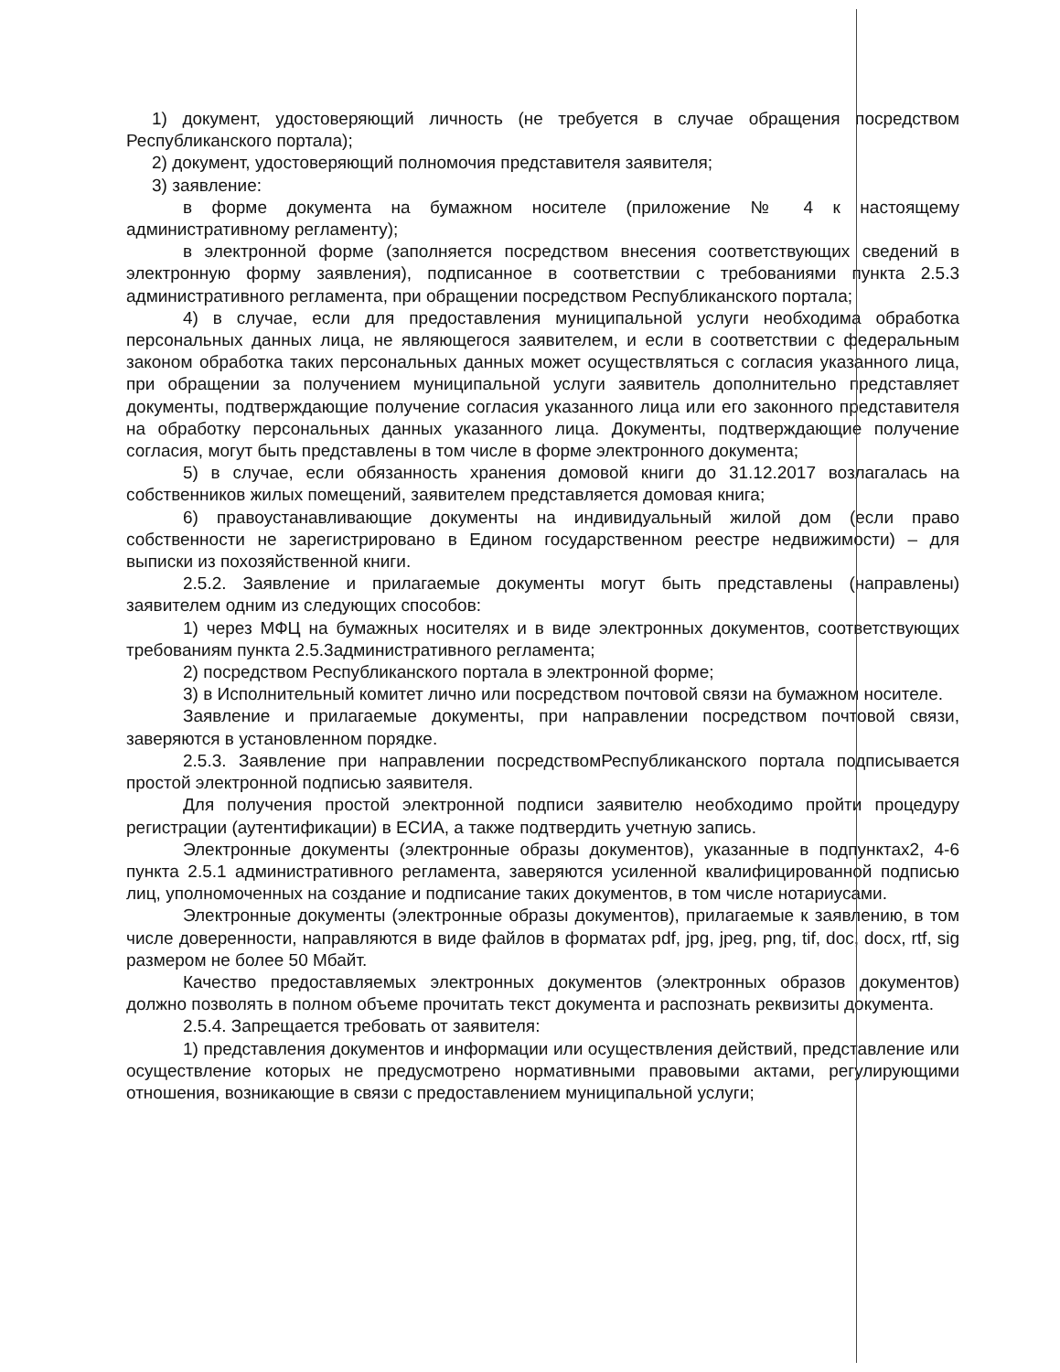1) документ, удостоверяющий личность (не требуется в случае обращения посредством Республиканского портала);
2) документ, удостоверяющий полномочия представителя заявителя;
3) заявление:
в форме документа на бумажном носителе (приложение № 4 к настоящему административному регламенту);
в электронной форме (заполняется посредством внесения соответствующих сведений в электронную форму заявления), подписанное в соответствии с требованиями пункта 2.5.3 административного регламента, при обращении посредством Республиканского портала;
4) в случае, если для предоставления муниципальной услуги необходима обработка персональных данных лица, не являющегося заявителем, и если в соответствии с федеральным законом обработка таких персональных данных может осуществляться с согласия указанного лица, при обращении за получением муниципальной услуги заявитель дополнительно представляет документы, подтверждающие получение согласия указанного лица или его законного представителя на обработку персональных данных указанного лица. Документы, подтверждающие получение согласия, могут быть представлены в том числе в форме электронного документа;
5) в случае, если обязанность хранения домовой книги до 31.12.2017 возлагалась на собственников жилых помещений, заявителем представляется домовая книга;
6) правоустанавливающие документы на индивидуальный жилой дом (если право собственности не зарегистрировано в Едином государственном реестре недвижимости) – для выписки из похозяйственной книги.
2.5.2. Заявление и прилагаемые документы могут быть представлены (направлены) заявителем одним из следующих способов:
1) через МФЦ на бумажных носителях и в виде электронных документов, соответствующих требованиям пункта 2.5.3административного регламента;
2) посредством Республиканского портала в электронной форме;
3) в Исполнительный комитет лично или посредством почтовой связи на бумажном носителе.
Заявление и прилагаемые документы, при направлении посредством почтовой связи, заверяются в установленном порядке.
2.5.3. Заявление при направлении посредствомРеспубликанского портала подписывается простой электронной подписью заявителя.
Для получения простой электронной подписи заявителю необходимо пройти процедуру регистрации (аутентификации) в ЕСИА, а также подтвердить учетную запись.
Электронные документы (электронные образы документов), указанные в подпунктах2, 4-6 пункта 2.5.1 административного регламента, заверяются усиленной квалифицированной подписью лиц, уполномоченных на создание и подписание таких документов, в том числе нотариусами.
Электронные документы (электронные образы документов), прилагаемые к заявлению, в том числе доверенности, направляются в виде файлов в форматах pdf, jpg, jpeg, png, tif, doc, docx, rtf, sig размером не более 50 Мбайт.
Качество предоставляемых электронных документов (электронных образов документов) должно позволять в полном объеме прочитать текст документа и распознать реквизиты документа.
2.5.4. Запрещается требовать от заявителя:
1) представления документов и информации или осуществления действий, представление или осуществление которых не предусмотрено нормативными правовыми актами, регулирующими отношения, возникающие в связи с предоставлением муниципальной услуги;